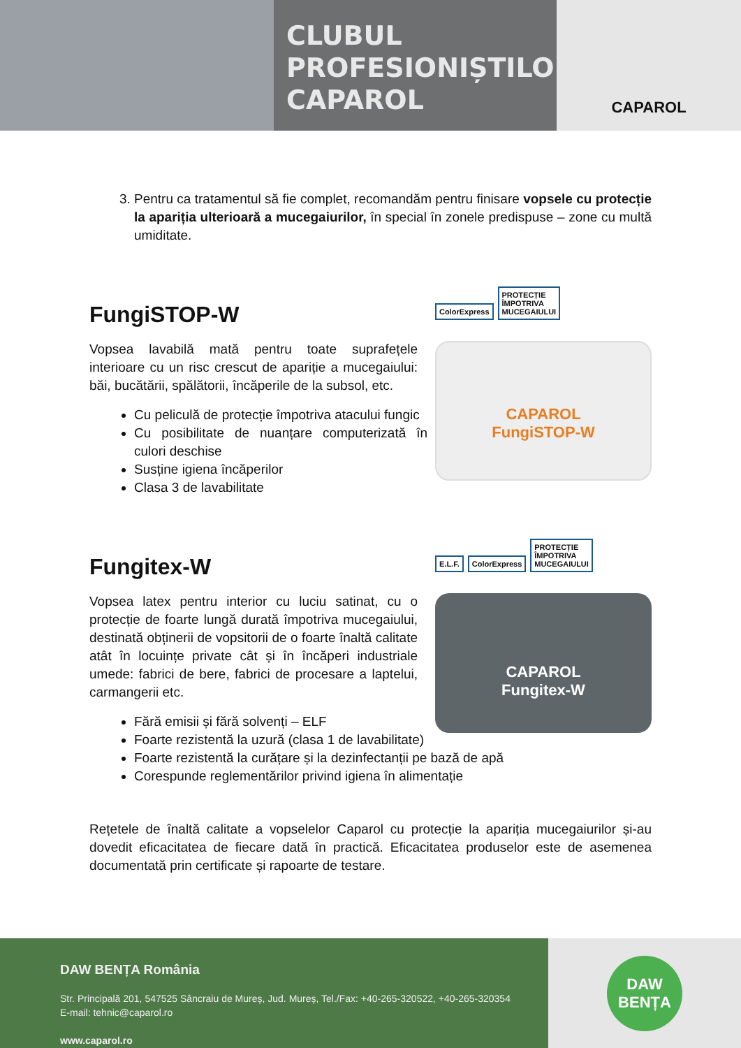CLUBUL
PROFESIONIȘTILOR
CAPAROL
CAPAROL
3. Pentru ca tratamentul să fie complet, recomandăm pentru finisare vopsele cu protecție la apariția ulterioară a mucegaiurilor, în special în zonele predispuse – zone cu multă umiditate.
FungiSTOP-W
Vopsea lavabilă mată pentru toate suprafețele interioare cu un risc crescut de apariție a mucegaiului: băi, bucătării, spălătorii, încăperile de la subsol, etc.
Cu peliculă de protecție împotriva atacului fungic
Cu posibilitate de nuanțare computerizată în culori deschise
Susține igiena încăperilor
Clasa 3 de lavabilitate
ColorExpress PROTECȚIE
ÎMPOTRIVA
MUCEGAIULUI
CAPAROL
FungiSTOP-W
Fungitex-W
Vopsea latex pentru interior cu luciu satinat, cu o protecție de foarte lungă durată împotriva mucegaiului, destinată obținerii de vopsitorii de o foarte înaltă calitate atât în locuințe private cât și în încăperi industriale umede: fabrici de bere, fabrici de procesare a laptelui, carmangerii etc.
Fără emisii și fără solvenți – ELF
Foarte rezistentă la uzură (clasa 1 de lavabilitate)
Foarte rezistentă la curățare și la dezinfectanții pe bază de apă
Corespunde reglementărilor privind igiena în alimentație
E.L.F. ColorExpress PROTECȚIE
ÎMPOTRIVA
MUCEGAIULUI
CAPAROL
Fungitex-W
Rețetele de înaltă calitate a vopselelor Caparol cu protecție la apariția mucegaiurilor și-au dovedit eficacitatea de fiecare dată în practică. Eficacitatea produselor este de asemenea documentată prin certificate și rapoarte de testare.
DAW BENȚA România
Str. Principală 201, 547525 Sâncraiu de Mureș, Jud. Mureș, Tel./Fax: +40-265-320522, +40-265-320354
E-mail: tehnic@caparol.ro
www.caparol.ro
DAW
BENȚA